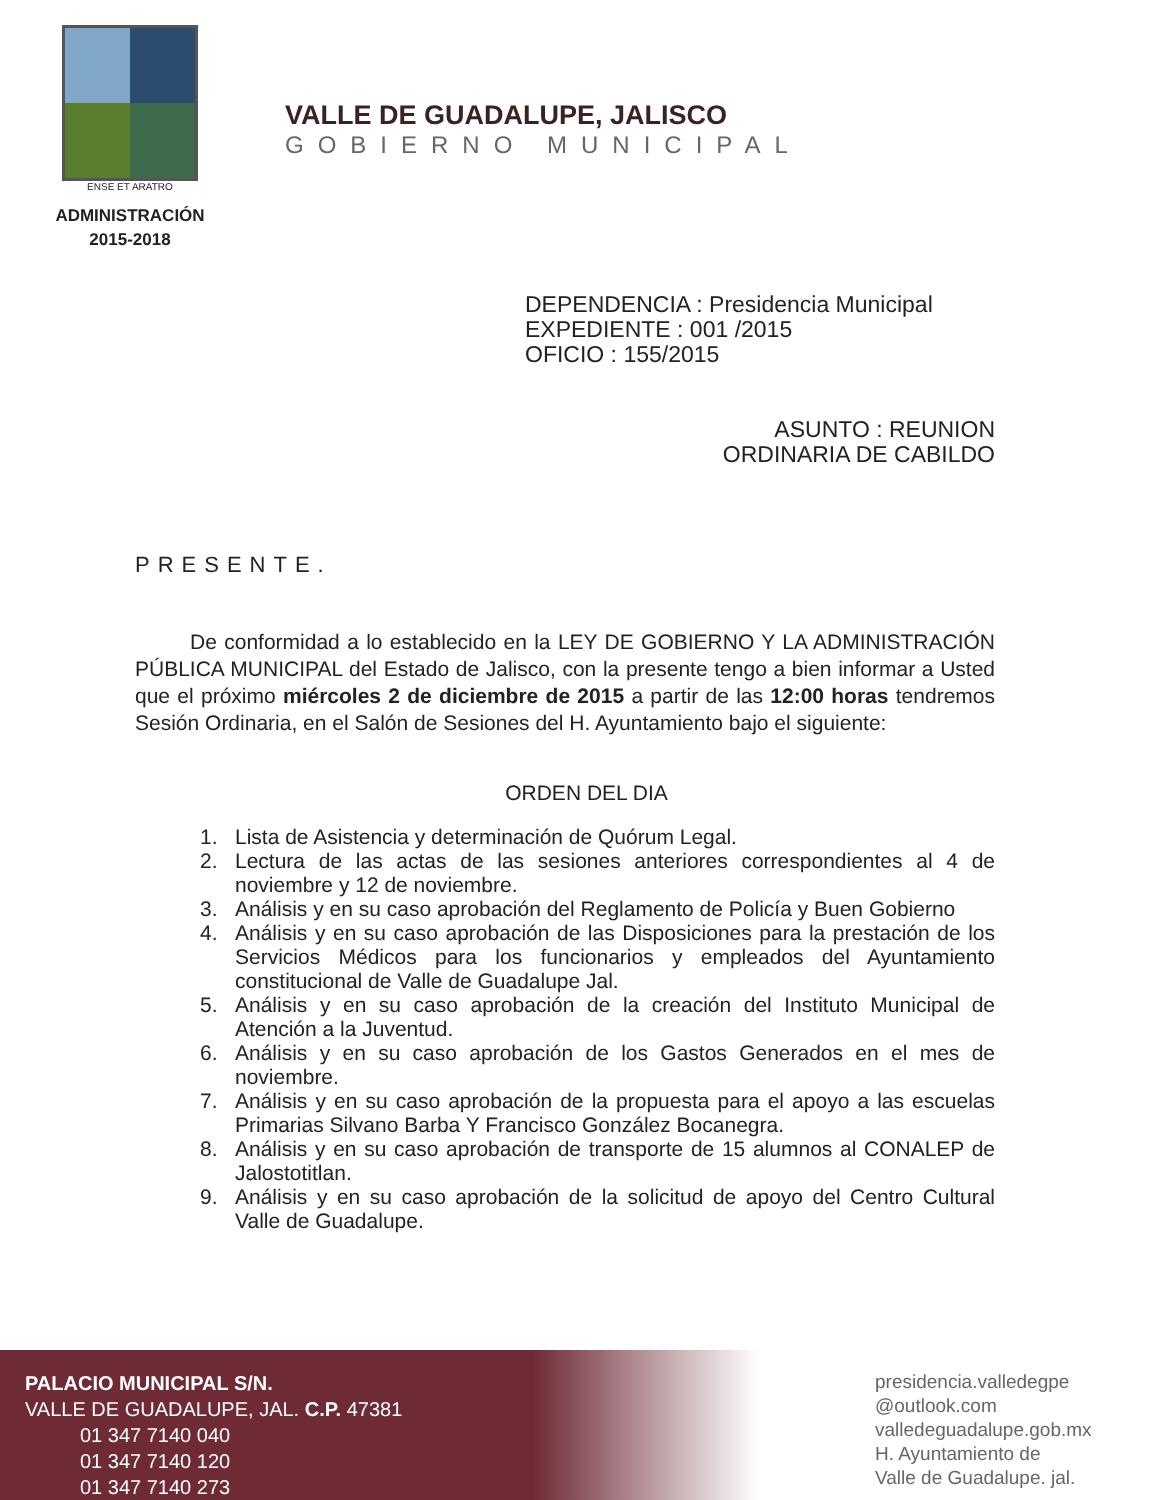ENSE ET ARATRO
ADMINISTRACIÓN
2015-2018
VALLE DE GUADALUPE, JALISCO
GOBIERNO MUNICIPAL
DEPENDENCIA : Presidencia Municipal
EXPEDIENTE : 001 /2015
OFICIO : 155/2015
ASUNTO : REUNION
ORDINARIA DE CABILDO
PRESENTE.
De conformidad a lo establecido en la LEY DE GOBIERNO Y LA ADMINISTRACIÓN PÚBLICA MUNICIPAL del Estado de Jalisco, con la presente tengo a bien informar a Usted que el próximo miércoles 2 de diciembre de 2015 a partir de las 12:00 horas tendremos Sesión Ordinaria, en el Salón de Sesiones del H. Ayuntamiento bajo el siguiente:
ORDEN DEL DIA
1. Lista de Asistencia y determinación de Quórum Legal.
2. Lectura de las actas de las sesiones anteriores correspondientes al 4 de noviembre y 12 de noviembre.
3. Análisis y en su caso aprobación del Reglamento de Policía y Buen Gobierno
4. Análisis y en su caso aprobación de las Disposiciones para la prestación de los Servicios Médicos para los funcionarios y empleados del Ayuntamiento constitucional de Valle de Guadalupe Jal.
5. Análisis y en su caso aprobación de la creación del Instituto Municipal de Atención a la Juventud.
6. Análisis y en su caso aprobación de los Gastos Generados en el mes de noviembre.
7. Análisis y en su caso aprobación de la propuesta para el apoyo a las escuelas Primarias Silvano Barba Y Francisco González Bocanegra.
8. Análisis y en su caso aprobación de transporte de 15 alumnos al CONALEP de Jalostotitlan.
9. Análisis y en su caso aprobación de la solicitud de apoyo del Centro Cultural Valle de Guadalupe.
PALACIO MUNICIPAL S/N.
VALLE DE GUADALUPE, JAL. C.P. 47381
01 347 7140 040
01 347 7140 120
01 347 7140 273
presidencia.valledegpe
@outlook.com
valledeguadalupe.gob.mx
H. Ayuntamiento de
Valle de Guadalupe. jal.